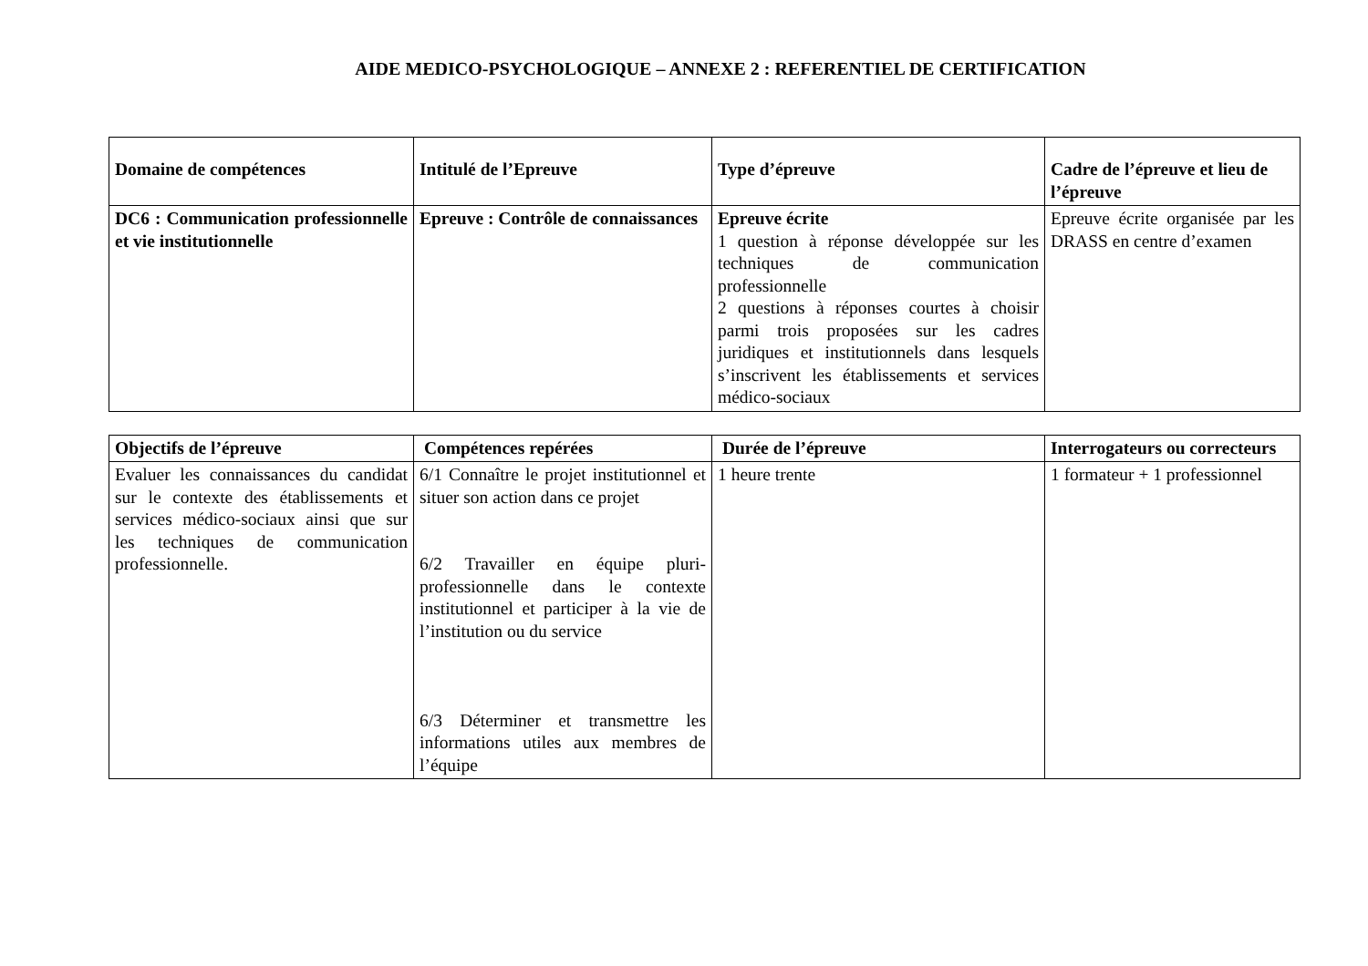AIDE MEDICO-PSYCHOLOGIQUE – ANNEXE 2 : REFERENTIEL DE CERTIFICATION
| Domaine de compétences | Intitulé de l’Epreuve | Type d’épreuve | Cadre de l’épreuve et lieu de l’épreuve |
| --- | --- | --- | --- |
| DC6 : Communication professionnelle et vie institutionnelle | Epreuve : Contrôle de connaissances | Epreuve écrite 1 question à réponse développée sur les techniques de communication professionnelle 2 questions à réponses courtes à choisir parmi trois proposées sur les cadres juridiques et institutionnels dans lesquels s’inscrivent les établissements et services médico-sociaux | Epreuve écrite organisée par les DRASS en centre d’examen |
| Objectifs de l’épreuve | Compétences repérées | Durée de l’épreuve | Interrogateurs ou correcteurs |
| --- | --- | --- | --- |
| Evaluer les connaissances du candidat sur le contexte des établissements et services médico-sociaux ainsi que sur les techniques de communication professionnelle. | 6/1 Connaître le projet institutionnel et situer son action dans ce projet 6/2 Travailler en équipe pluri-professionnelle dans le contexte institutionnel et participer à la vie de l’institution ou du service 6/3 Déterminer et transmettre les informations utiles aux membres de l’équipe | 1 heure trente | 1 formateur + 1 professionnel |